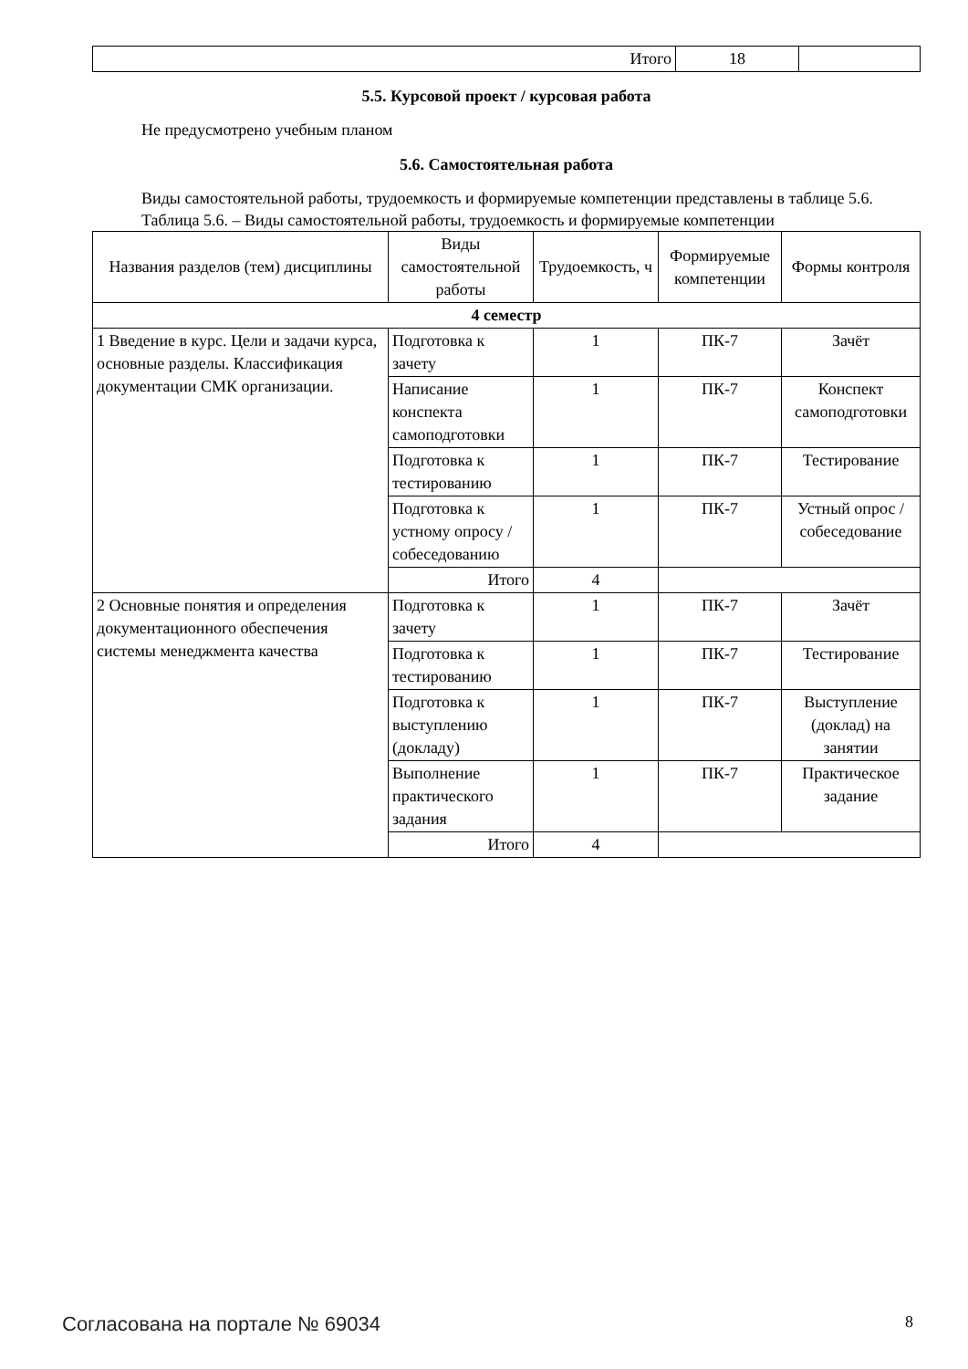| Итого | 18 | |
5.5. Курсовой проект / курсовая работа
Не предусмотрено учебным планом
5.6. Самостоятельная работа
Виды самостоятельной работы, трудоемкость и формируемые компетенции представлены в таблице 5.6.
Таблица 5.6. – Виды самостоятельной работы, трудоемкость и формируемые компетенции
| Названия разделов (тем) дисциплины | Виды самостоятельной работы | Трудоемкость, ч | Формируемые компетенции | Формы контроля |
| --- | --- | --- | --- | --- |
| 4 семестр | | | | |
| 1 Введение в курс. Цели и задачи курса, основные разделы. Классификация документации СМК организации. | Подготовка к зачету | 1 | ПК-7 | Зачёт |
| | Написание конспекта самоподготовки | 1 | ПК-7 | Конспект самоподготовки |
| | Подготовка к тестированию | 1 | ПК-7 | Тестирование |
| | Подготовка к устному опросу / собеседованию | 1 | ПК-7 | Устный опрос / собеседование |
| | Итого | 4 | | |
| 2 Основные понятия и определения документационного обеспечения системы менеджмента качества | Подготовка к зачету | 1 | ПК-7 | Зачёт |
| | Подготовка к тестированию | 1 | ПК-7 | Тестирование |
| | Подготовка к выступлению (докладу) | 1 | ПК-7 | Выступление (доклад) на занятии |
| | Выполнение практического задания | 1 | ПК-7 | Практическое задание |
| | Итого | 4 | | |
Согласована на портале № 69034 8